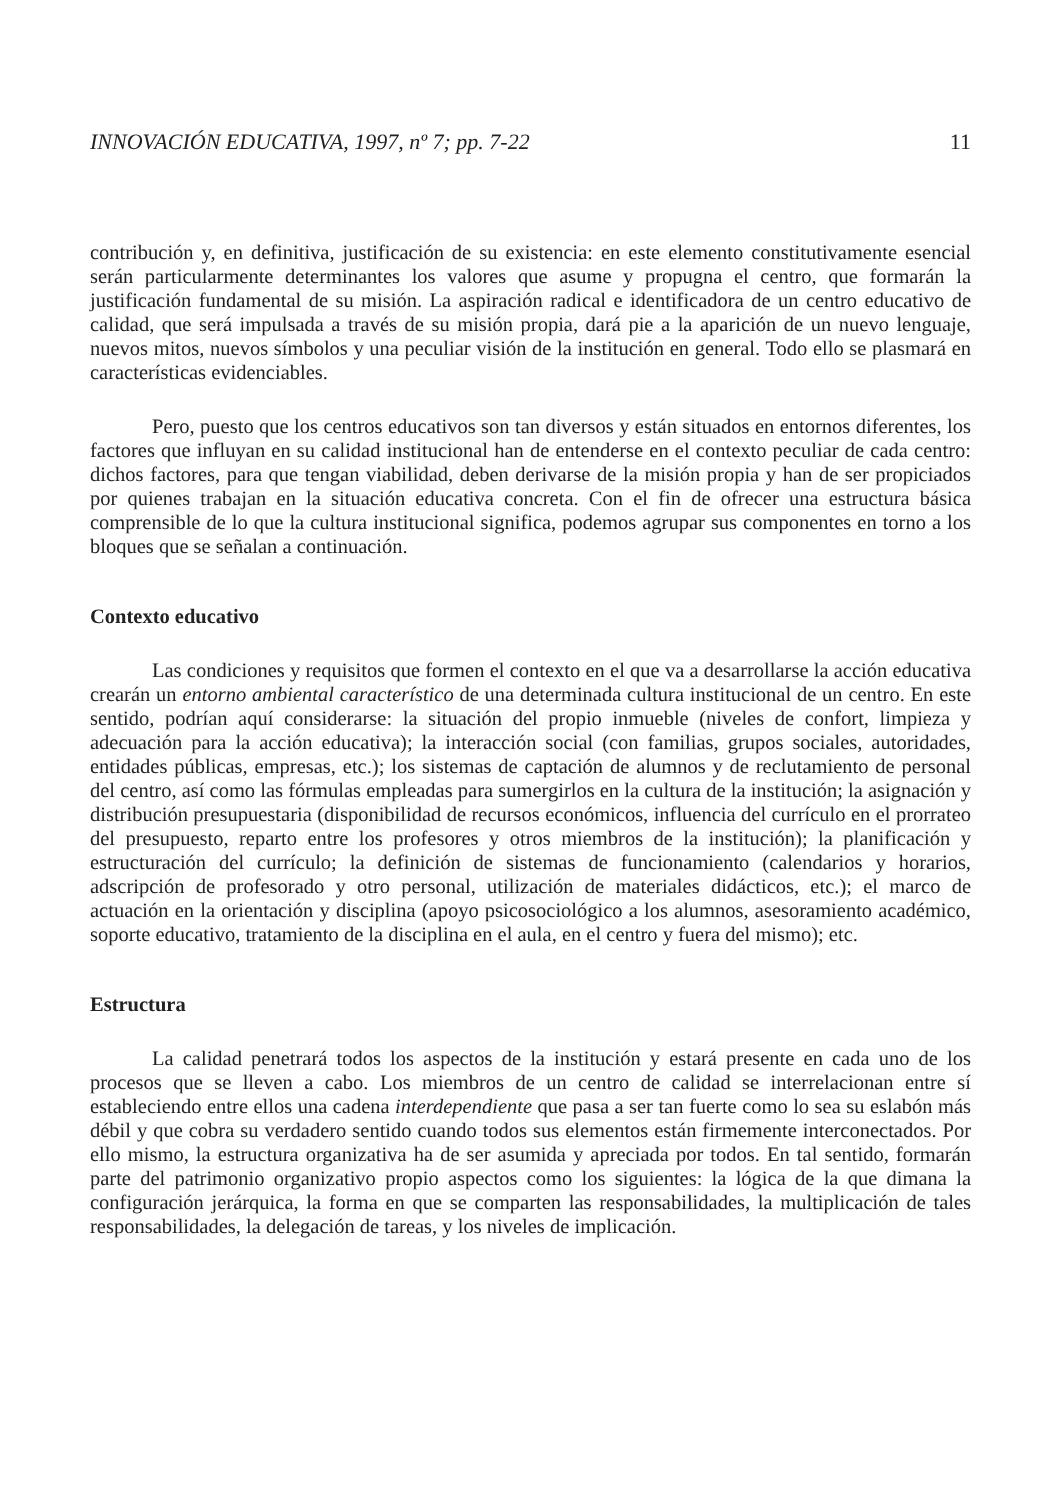INNOVACIÓN EDUCATIVA, 1997, nº 7; pp. 7-22 11
contribución y, en definitiva, justificación de su existencia: en este elemento constitutivamente esencial serán particularmente determinantes los valores que asume y propugna el centro, que formarán la justificación fundamental de su misión. La aspiración radical e identificadora de un centro educativo de calidad, que será impulsada a través de su misión propia, dará pie a la aparición de un nuevo lenguaje, nuevos mitos, nuevos símbolos y una peculiar visión de la institución en general. Todo ello se plasmará en características evidenciables.
Pero, puesto que los centros educativos son tan diversos y están situados en entornos diferentes, los factores que influyan en su calidad institucional han de entenderse en el contexto peculiar de cada centro: dichos factores, para que tengan viabilidad, deben derivarse de la misión propia y han de ser propiciados por quienes trabajan en la situación educativa concreta. Con el fin de ofrecer una estructura básica comprensible de lo que la cultura institucional significa, podemos agrupar sus componentes en torno a los bloques que se señalan a continuación.
Contexto educativo
Las condiciones y requisitos que formen el contexto en el que va a desarrollarse la acción educativa crearán un entorno ambiental característico de una determinada cultura institucional de un centro. En este sentido, podrían aquí considerarse: la situación del propio inmueble (niveles de confort, limpieza y adecuación para la acción educativa); la interacción social (con familias, grupos sociales, autoridades, entidades públicas, empresas, etc.); los sistemas de captación de alumnos y de reclutamiento de personal del centro, así como las fórmulas empleadas para sumergirlos en la cultura de la institución; la asignación y distribución presupuestaria (disponibilidad de recursos económicos, influencia del currículo en el prorrateo del presupuesto, reparto entre los profesores y otros miembros de la institución); la planificación y estructuración del currículo; la definición de sistemas de funcionamiento (calendarios y horarios, adscripción de profesorado y otro personal, utilización de materiales didácticos, etc.); el marco de actuación en la orientación y disciplina (apoyo psicosociológico a los alumnos, asesoramiento académico, soporte educativo, tratamiento de la disciplina en el aula, en el centro y fuera del mismo); etc.
Estructura
La calidad penetrará todos los aspectos de la institución y estará presente en cada uno de los procesos que se lleven a cabo. Los miembros de un centro de calidad se interrelacionan entre sí estableciendo entre ellos una cadena interdependiente que pasa a ser tan fuerte como lo sea su eslabón más débil y que cobra su verdadero sentido cuando todos sus elementos están firmemente interconectados. Por ello mismo, la estructura organizativa ha de ser asumida y apreciada por todos. En tal sentido, formarán parte del patrimonio organizativo propio aspectos como los siguientes: la lógica de la que dimana la configuración jerárquica, la forma en que se comparten las responsabilidades, la multiplicación de tales responsabilidades, la delegación de tareas, y los niveles de implicación.